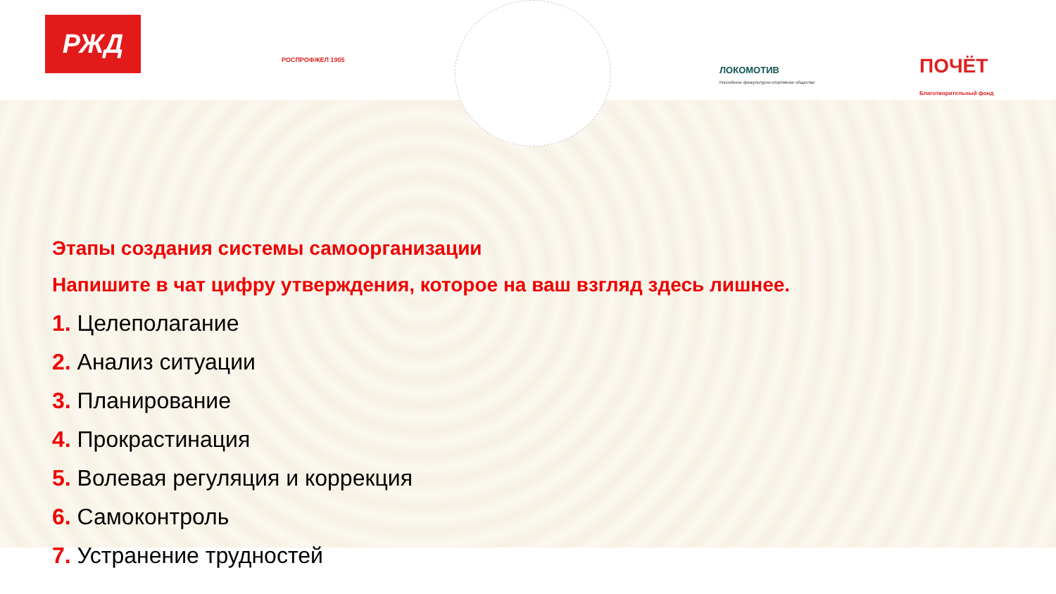РЖД
РОСПРОФЖЕЛ 1905
ЛОКОМОТИВ
Российское физкультурно-спортивное общество
ПОЧЁТ
Благотворительный фонд
Этапы создания системы самоорганизации
Напишите в чат цифру утверждения, которое на ваш взгляд здесь лишнее.
1. Целеполагание
2. Анализ ситуации
3. Планирование
4. Прокрастинация
5. Волевая регуляция и коррекция
6. Самоконтроль
7. Устранение трудностей